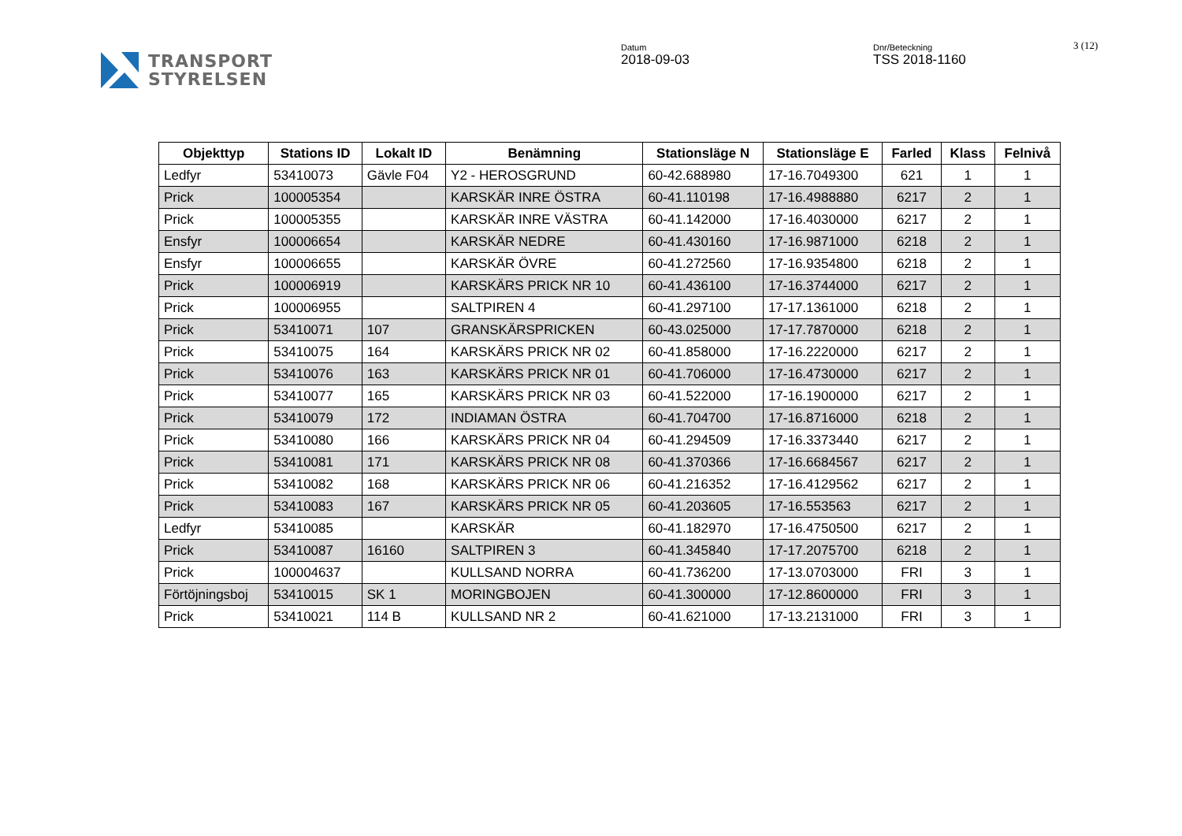TRANSPORT
STYRELSEN
Datum
2018-09-03
Dnr/Beteckning
TSS 2018-1160
3 (12)
| Objekttyp | Stations ID | Lokalt ID | Benämning | Stationsläge N | Stationsläge E | Farled | Klass | Felnivå |
| --- | --- | --- | --- | --- | --- | --- | --- | --- |
| Ledfyr | 53410073 | Gävle F04 | Y2 - HEROSGRUND | 60-42.688980 | 17-16.7049300 | 621 | 1 | 1 |
| Prick | 100005354 | | KARSKÄR INRE ÖSTRA | 60-41.110198 | 17-16.4988880 | 6217 | 2 | 1 |
| Prick | 100005355 | | KARSKÄR INRE VÄSTRA | 60-41.142000 | 17-16.4030000 | 6217 | 2 | 1 |
| Ensfyr | 100006654 | | KARSKÄR NEDRE | 60-41.430160 | 17-16.9871000 | 6218 | 2 | 1 |
| Ensfyr | 100006655 | | KARSKÄR ÖVRE | 60-41.272560 | 17-16.9354800 | 6218 | 2 | 1 |
| Prick | 100006919 | | KARSKÄRS PRICK NR 10 | 60-41.436100 | 17-16.3744000 | 6217 | 2 | 1 |
| Prick | 100006955 | | SALTPIREN 4 | 60-41.297100 | 17-17.1361000 | 6218 | 2 | 1 |
| Prick | 53410071 | 107 | GRANSKÄRSPRICKEN | 60-43.025000 | 17-17.7870000 | 6218 | 2 | 1 |
| Prick | 53410075 | 164 | KARSKÄRS PRICK NR 02 | 60-41.858000 | 17-16.2220000 | 6217 | 2 | 1 |
| Prick | 53410076 | 163 | KARSKÄRS PRICK NR 01 | 60-41.706000 | 17-16.4730000 | 6217 | 2 | 1 |
| Prick | 53410077 | 165 | KARSKÄRS PRICK NR 03 | 60-41.522000 | 17-16.1900000 | 6217 | 2 | 1 |
| Prick | 53410079 | 172 | INDIAMAN ÖSTRA | 60-41.704700 | 17-16.8716000 | 6218 | 2 | 1 |
| Prick | 53410080 | 166 | KARSKÄRS PRICK NR 04 | 60-41.294509 | 17-16.3373440 | 6217 | 2 | 1 |
| Prick | 53410081 | 171 | KARSKÄRS PRICK NR 08 | 60-41.370366 | 17-16.6684567 | 6217 | 2 | 1 |
| Prick | 53410082 | 168 | KARSKÄRS PRICK NR 06 | 60-41.216352 | 17-16.4129562 | 6217 | 2 | 1 |
| Prick | 53410083 | 167 | KARSKÄRS PRICK NR 05 | 60-41.203605 | 17-16.553563 | 6217 | 2 | 1 |
| Ledfyr | 53410085 | | KARSKÄR | 60-41.182970 | 17-16.4750500 | 6217 | 2 | 1 |
| Prick | 53410087 | 16160 | SALTPIREN 3 | 60-41.345840 | 17-17.2075700 | 6218 | 2 | 1 |
| Prick | 100004637 | | KULLSAND NORRA | 60-41.736200 | 17-13.0703000 | FRI | 3 | 1 |
| Förtöjningsboj | 53410015 | SK 1 | MORINGBOJEN | 60-41.300000 | 17-12.8600000 | FRI | 3 | 1 |
| Prick | 53410021 | 114 B | KULLSAND NR 2 | 60-41.621000 | 17-13.2131000 | FRI | 3 | 1 |